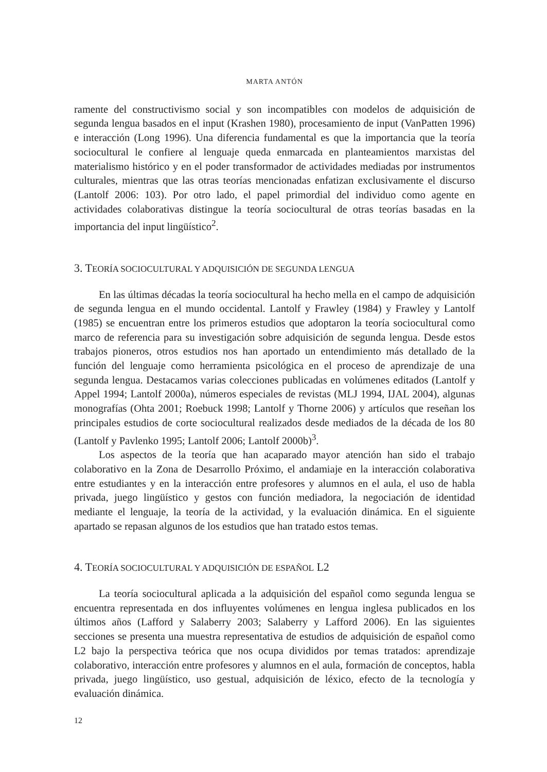MARTA ANTÓN
ramente del constructivismo social y son incompatibles con modelos de adquisición de segunda lengua basados en el input (Krashen 1980), procesamiento de input (VanPatten 1996) e interacción (Long 1996). Una diferencia fundamental es que la importancia que la teoría sociocultural le confiere al lenguaje queda enmarcada en planteamientos marxistas del materialismo histórico y en el poder transformador de actividades mediadas por instrumentos culturales, mientras que las otras teorías mencionadas enfatizan exclusivamente el discurso (Lantolf 2006: 103). Por otro lado, el papel primordial del individuo como agente en actividades colaborativas distingue la teoría sociocultural de otras teorías basadas en la importancia del input lingüístico<sup>2</sup>.
3. TEORÍA SOCIOCULTURAL Y ADQUISICIÓN DE SEGUNDA LENGUA
En las últimas décadas la teoría sociocultural ha hecho mella en el campo de adquisición de segunda lengua en el mundo occidental. Lantolf y Frawley (1984) y Frawley y Lantolf (1985) se encuentran entre los primeros estudios que adoptaron la teoría sociocultural como marco de referencia para su investigación sobre adquisición de segunda lengua. Desde estos trabajos pioneros, otros estudios nos han aportado un entendimiento más detallado de la función del lenguaje como herramienta psicológica en el proceso de aprendizaje de una segunda lengua. Destacamos varias colecciones publicadas en volúmenes editados (Lantolf y Appel 1994; Lantolf 2000a), números especiales de revistas (MLJ 1994, IJAL 2004), algunas monografías (Ohta 2001; Roebuck 1998; Lantolf y Thorne 2006) y artículos que reseñan los principales estudios de corte sociocultural realizados desde mediados de la década de los 80 (Lantolf y Pavlenko 1995; Lantolf 2006; Lantolf 2000b)<sup>3</sup>.
Los aspectos de la teoría que han acaparado mayor atención han sido el trabajo colaborativo en la Zona de Desarrollo Próximo, el andamiaje en la interacción colaborativa entre estudiantes y en la interacción entre profesores y alumnos en el aula, el uso de habla privada, juego lingüístico y gestos con función mediadora, la negociación de identidad mediante el lenguaje, la teoría de la actividad, y la evaluación dinámica. En el siguiente apartado se repasan algunos de los estudios que han tratado estos temas.
4. TEORÍA SOCIOCULTURAL Y ADQUISICIÓN DE ESPAÑOL L2
La teoría sociocultural aplicada a la adquisición del español como segunda lengua se encuentra representada en dos influyentes volúmenes en lengua inglesa publicados en los últimos años (Lafford y Salaberry 2003; Salaberry y Lafford 2006). En las siguientes secciones se presenta una muestra representativa de estudios de adquisición de español como L2 bajo la perspectiva teórica que nos ocupa divididos por temas tratados: aprendizaje colaborativo, interacción entre profesores y alumnos en el aula, formación de conceptos, habla privada, juego lingüístico, uso gestual, adquisición de léxico, efecto de la tecnología y evaluación dinámica.
12